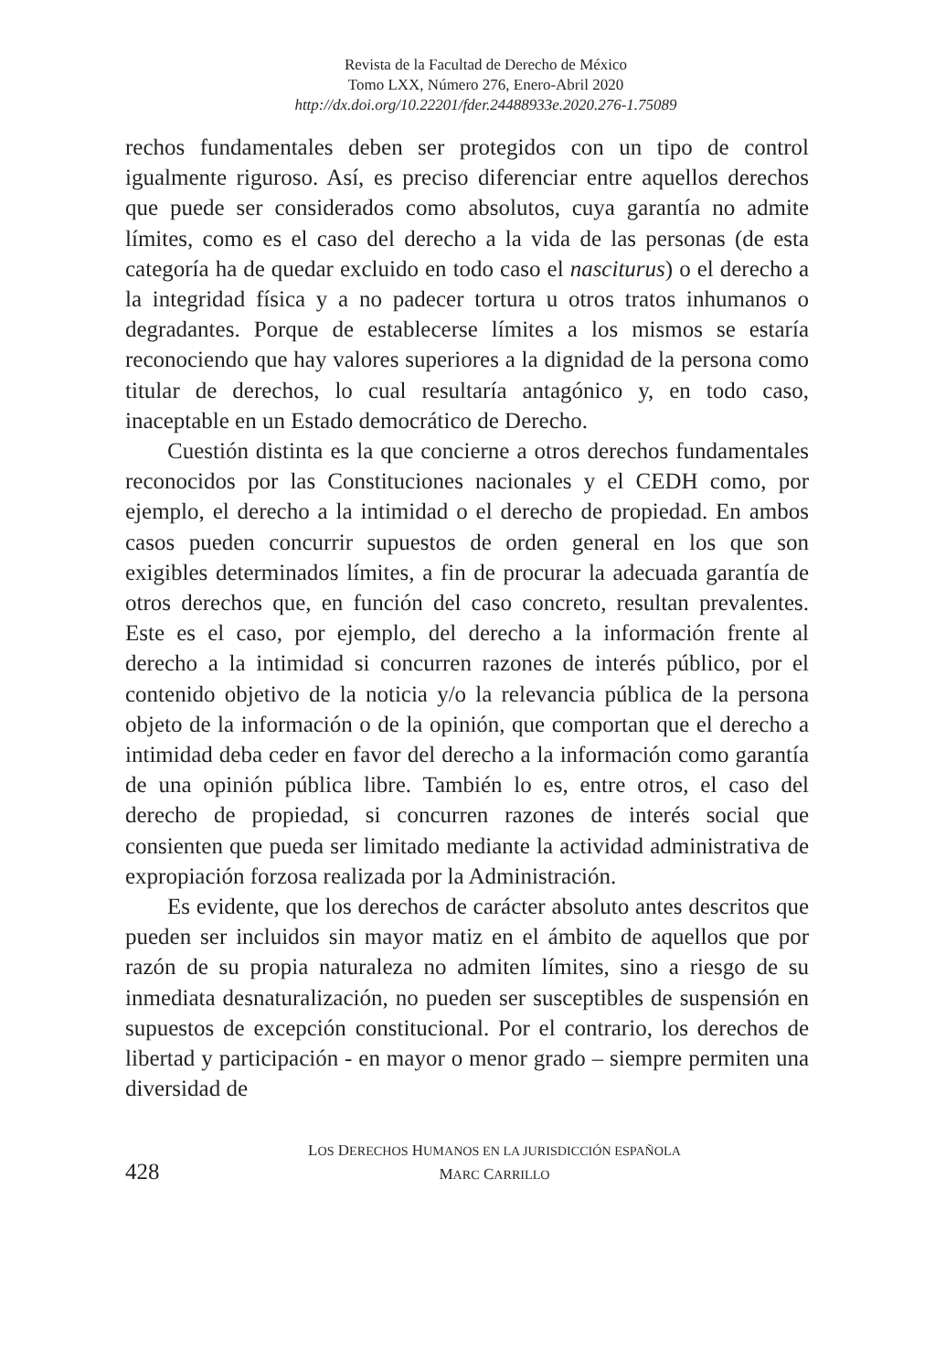Revista de la Facultad de Derecho de México
Tomo LXX, Número 276, Enero-Abril 2020
http://dx.doi.org/10.22201/fder.24488933e.2020.276-1.75089
rechos fundamentales deben ser protegidos con un tipo de control igualmente riguroso. Así, es preciso diferenciar entre aquellos derechos que puede ser considerados como absolutos, cuya garantía no admite límites, como es el caso del derecho a la vida de las personas (de esta categoría ha de quedar excluido en todo caso el nasciturus) o el derecho a la integridad física y a no padecer tortura u otros tratos inhumanos o degradantes. Porque de establecerse límites a los mismos se estaría reconociendo que hay valores superiores a la dignidad de la persona como titular de derechos, lo cual resultaría antagónico y, en todo caso, inaceptable en un Estado democrático de Derecho.
Cuestión distinta es la que concierne a otros derechos fundamentales reconocidos por las Constituciones nacionales y el CEDH como, por ejemplo, el derecho a la intimidad o el derecho de propiedad. En ambos casos pueden concurrir supuestos de orden general en los que son exigibles determinados límites, a fin de procurar la adecuada garantía de otros derechos que, en función del caso concreto, resultan prevalentes. Este es el caso, por ejemplo, del derecho a la información frente al derecho a la intimidad si concurren razones de interés público, por el contenido objetivo de la noticia y/o la relevancia pública de la persona objeto de la información o de la opinión, que comportan que el derecho a intimidad deba ceder en favor del derecho a la información como garantía de una opinión pública libre. También lo es, entre otros, el caso del derecho de propiedad, si concurren razones de interés social que consienten que pueda ser limitado mediante la actividad administrativa de expropiación forzosa realizada por la Administración.
Es evidente, que los derechos de carácter absoluto antes descritos que pueden ser incluidos sin mayor matiz en el ámbito de aquellos que por razón de su propia naturaleza no admiten límites, sino a riesgo de su inmediata desnaturalización, no pueden ser susceptibles de suspensión en supuestos de excepción constitucional. Por el contrario, los derechos de libertad y participación - en mayor o menor grado – siempre permiten una diversidad de
428
LOS DERECHOS HUMANOS EN LA JURISDICCIÓN ESPAÑOLA
MARC CARRILLO